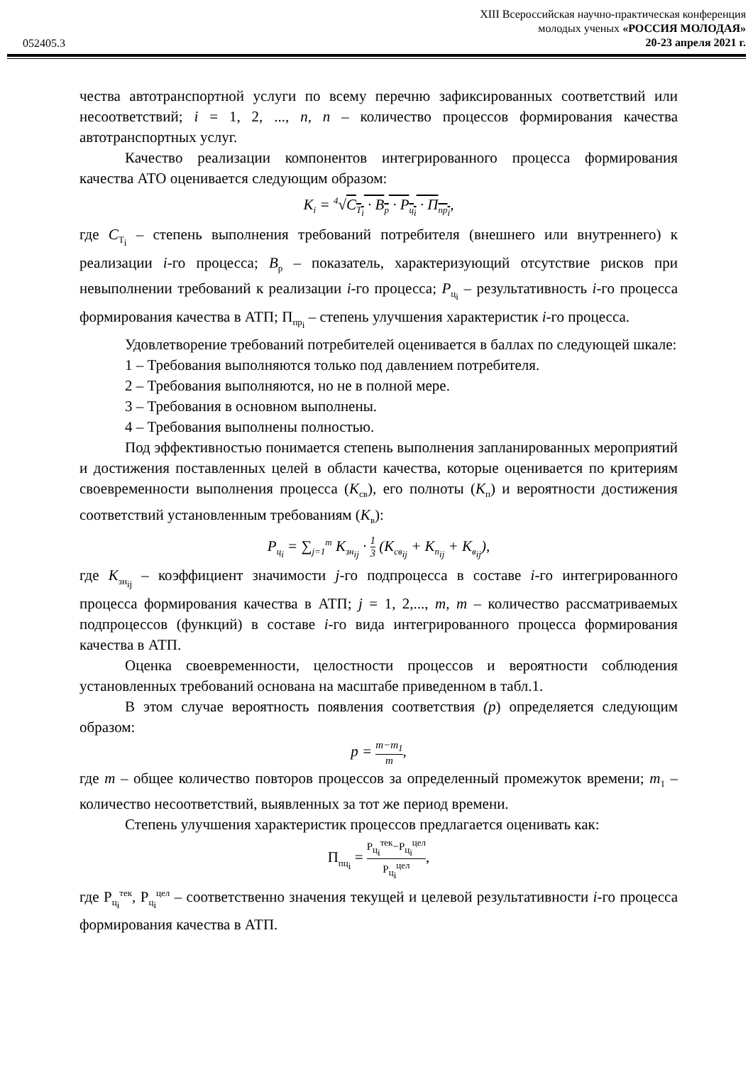052405.3
XIII Всероссийская научно-практическая конференция
молодых ученых «РОССИЯ МОЛОДАЯ»
20-23 апреля 2021 г.
чества автотранспортной услуги по всему перечню зафиксированных соответствий или несоответствий; i = 1, 2, ..., n, n – количество процессов формирования качества автотранспортных услуг.
Качество реализации компонентов интегрированного процесса формирования качества АТО оценивается следующим образом:
K<sub>i</sub> = <sup>4</sup>√C<sub>T<sub>i</sub></sub> · B<sub>р</sub> · P<sub>ц<sub>i</sub></sub> · П<sub>пр<sub>i</sub></sub>,
где C<sub>T<sub>i</sub></sub> – степень выполнения требований потребителя (внешнего или внутреннего) к реализации i-го процесса; B<sub>р</sub> – показатель, характеризующий отсутствие рисков при невыполнении требований к реализации i-го процесса; P<sub>ц<sub>i</sub></sub> – результативность i-го процесса формирования качества в АТП; П<sub>пр<sub>i</sub></sub> – степень улучшения характеристик i-го процесса.
Удовлетворение требований потребителей оценивается в баллах по следующей шкале:
1 – Требования выполняются только под давлением потребителя.
2 – Требования выполняются, но не в полной мере.
3 – Требования в основном выполнены.
4 – Требования выполнены полностью.
Под эффективностью понимается степень выполнения запланированных мероприятий и достижения поставленных целей в области качества, которые оценивается по критериям своевременности выполнения процесса (K<sub>св</sub>), его полноты (K<sub>п</sub>) и вероятности достижения соответствий установленным требованиям (K<sub>в</sub>):
P<sub>ц<sub>i</sub></sub> = ∑<sub>j=1</sub><sup>m</sup> K<sub>зн<sub>ij</sub></sub> · 1 3 (K<sub>св<sub>ij</sub></sub> + K<sub>п<sub>ij</sub></sub> + K<sub>в<sub>ij</sub></sub>),
где K<sub>зн<sub>ij</sub></sub> – коэффициент значимости j-го подпроцесса в составе i-го интегрированного процесса формирования качества в АТП; j = 1, 2,..., m, m – количество рассматриваемых подпроцессов (функций) в составе i-го вида интегрированного процесса формирования качества в АТП.
Оценка своевременности, целостности процессов и вероятности соблюдения установленных требований основана на масштабе приведенном в табл.1.
В этом случае вероятность появления соответствия (p) определяется следующим образом:
p = m−m<sub>1</sub> m,
где m – общее количество повторов процессов за определенный промежуток времени; m<sub>1</sub> – количество несоответствий, выявленных за тот же период времени.
Степень улучшения характеристик процессов предлагается оценивать как:
П<sub>пц<sub>i</sub></sub> = Р<sub>ц<sub>i</sub></sub><sup>тек</sup>−Р<sub>ц<sub>i</sub></sub><sup>цел</sup> Р<sub>ц<sub>i</sub></sub><sup>цел</sup>,
где Р<sub>ц<sub>i</sub></sub><sup>тек</sup>, Р<sub>ц<sub>i</sub></sub><sup>цел</sup> – соответственно значения текущей и целевой результативности i-го процесса формирования качества в АТП.